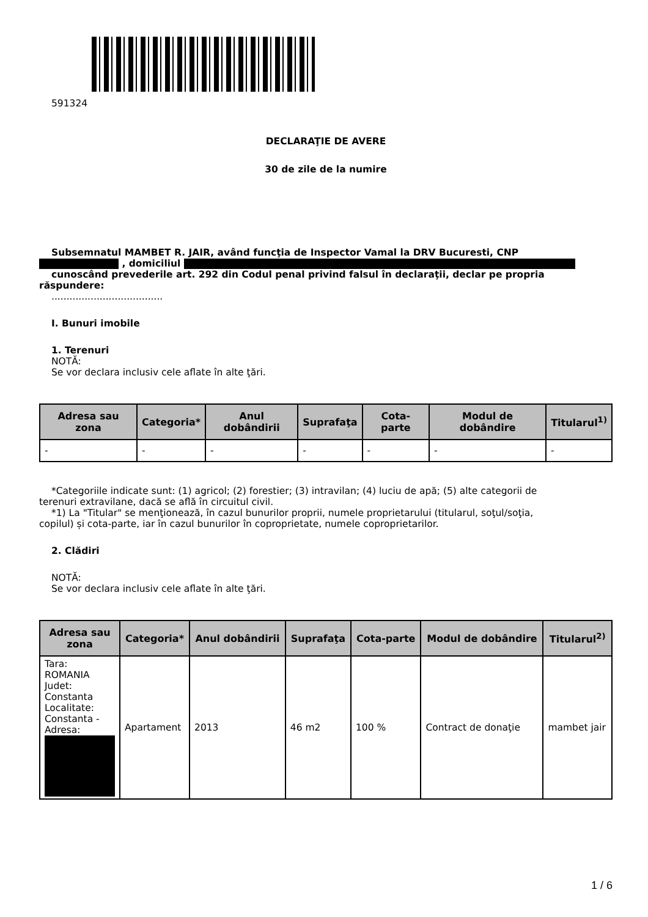591324
DECLARAŢIE DE AVERE
30 de zile de la numire
Subsemnatul MAMBET R. JAIR, având funcţia de Inspector Vamal la DRV Bucuresti, CNP
, domiciliul
cunoscând prevederile art. 292 din Codul penal privind falsul în declaraţii, declar pe propria
răspundere:
.....................................
I. Bunuri imobile
1. Terenuri
NOTĂ:
Se vor declara inclusiv cele aflate în alte ţări.
| Adresa sau zona | Categoria* | Anul dobândirii | Suprafaţa | Cota-parte | Modul de dobândire | Titularul<sup>1)</sup> |
| --- | --- | --- | --- | --- | --- | --- |
| - | - | - | - | - | - | - |
*Categoriile indicate sunt: (1) agricol; (2) forestier; (3) intravilan; (4) luciu de apă; (5) alte categorii de
terenuri extravilane, dacă se află în circuitul civil.
*1) La "Titular" se menţionează, în cazul bunurilor proprii, numele proprietarului (titularul, soţul/soţia,
copilul) și cota-parte, iar în cazul bunurilor în coproprietate, numele coproprietarilor.
2. Clădiri
NOTĂ:
Se vor declara inclusiv cele aflate în alte ţări.
| Adresa sau zona | Categoria* | Anul dobândirii | Suprafaţa | Cota-parte | Modul de dobândire | Titularul<sup>2)</sup> |
| --- | --- | --- | --- | --- | --- | --- |
| Tara: ROMANIA Judet: Constanta Localitate: Constanta - Adresa: | Apartament | 2013 | 46 m2 | 100 % | Contract de donaţie | mambet jair |
1 / 6